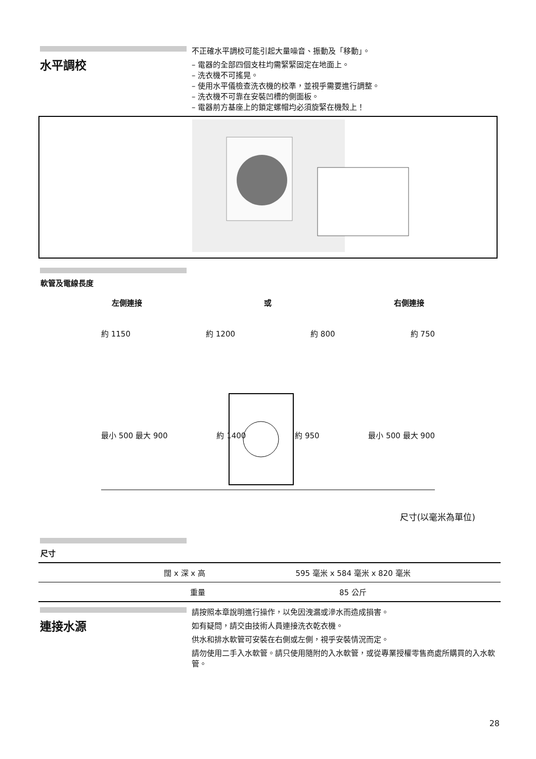水平調校
不正確水平調校可能引起大量噪音、振動及「移動」。
– 電器的全部四個支柱均需緊緊固定在地面上。
– 洗衣機不可搖晃。
– 使用水平儀檢查洗衣機的校準，並視乎需要進行調整。
– 洗衣機不可靠在安裝凹槽的側面板。
– 電器前方基座上的鎖定螺帽均必須旋緊在機殼上！
軟管及電線長度
左側連接 或 右側連接
約 1150 約 1200 約 800 約 750
最小 500 最大 900 約 1400 約 950 最小 500 最大 900
尺寸(以毫米為單位)
尺寸
| 闊 x 深 x 高 | 595 毫米 x 584 毫米 x 820 毫米 |
| 重量 | 85 公斤 |
連接水源
請按照本章說明進行操作，以免因洩漏或滲水而造成損害。
如有疑問，請交由技術人員連接洗衣乾衣機。
供水和排水軟管可安裝在右側或左側，視乎安裝情況而定。
請勿使用二手入水軟管。請只使用隨附的入水軟管，或從專業授權零售商處所購買的入水軟管。
28